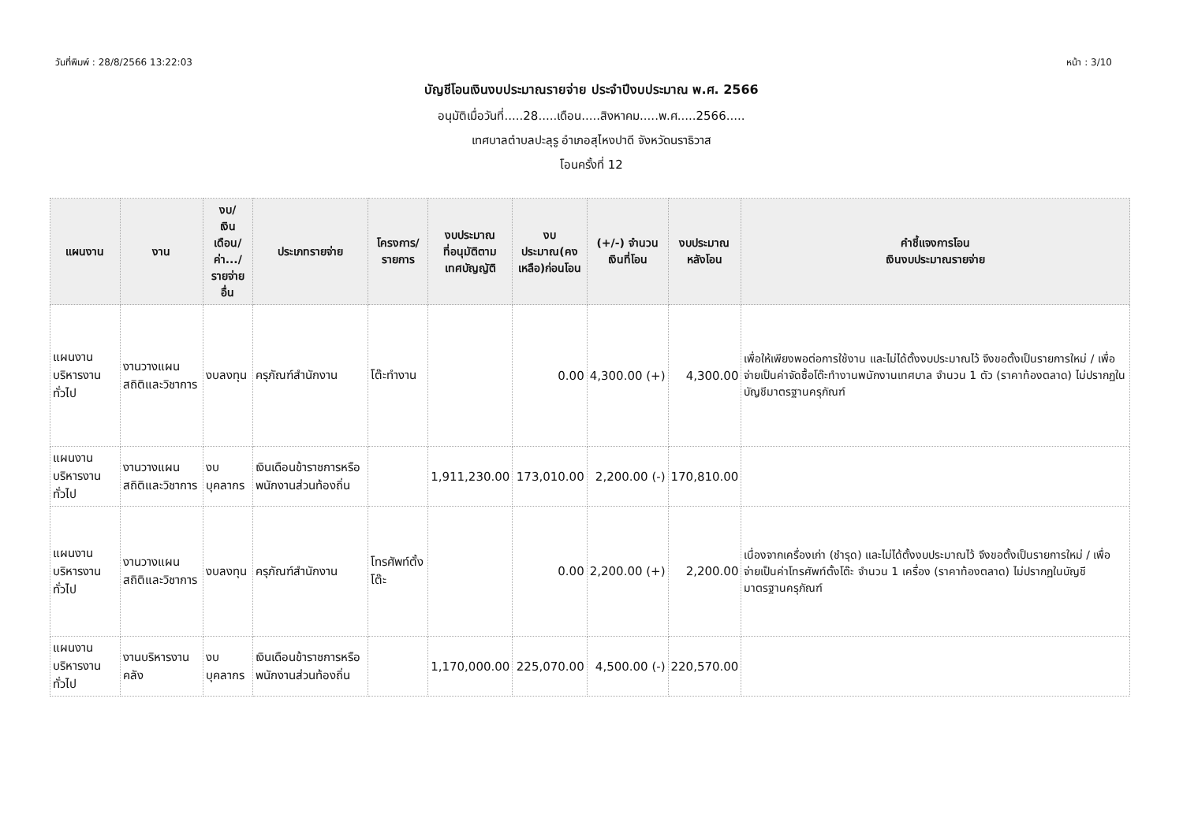วันที่พิมพ์ : 28/8/2566 13:22:03 หน้า : 3/10
บัญชีโอนเงินงบประมาณรายจ่าย ประจำปีงบประมาณ พ.ศ. 2566
อนุมัติเมื่อวันที่.....28.....เดือน.....สิงหาคม.....พ.ศ.....2566.....
เทศบาลตำบลปะลุรู อำเภอสุไหงปาดี จังหวัดนราธิวาส
โอนครั้งที่ 12
| แผนงาน | งาน | งบ/ เงินเดือน/ ค่า.../ รายจ่ายอื่น | ประเภทรายจ่าย | โครงการ/ รายการ | งบประมาณ ที่อนุมัติตาม เทศบัญญัติ | งบประมาณ(คง เหลือ)ก่อนโอน | (+/-) จำนวน เงินที่โอน | งบประมาณ หลังโอน | คำชี้แจงการโอน เงินงบประมาณรายจ่าย |
| --- | --- | --- | --- | --- | --- | --- | --- | --- | --- |
| แผนงานบริหารงานทั่วไป | งานวางแผนสถิติและวิชาการ | งบลงทุน | ครุภัณฑ์สำนักงาน | โต๊ะทำงาน | | 0.00 | 4,300.00 (+) | 4,300.00 | เพื่อให้เพียงพอต่อการใช้งาน และไม่ได้ตั้งงบประมาณไว้ จึงขอตั้งเป็นรายการใหม่ / เพื่อจ่ายเป็นค่าจัดซื้อโต๊ะทำงานพนักงานเทศบาล จำนวน 1 ตัว (ราคาท้องตลาด) ไม่ปรากฏในบัญชีมาตรฐานครุภัณฑ์ |
| แผนงานบริหารงานทั่วไป | งานวางแผนสถิติและวิชาการ | งบบุคลากร | เงินเดือนข้าราชการหรือพนักงานส่วนท้องถิ่น | | 1,911,230.00 | 173,010.00 | 2,200.00 (-) | 170,810.00 | |
| แผนงานบริหารงานทั่วไป | งานวางแผนสถิติและวิชาการ | งบลงทุน | ครุภัณฑ์สำนักงาน | โทรศัพท์ตั้งโต๊ะ | | 0.00 | 2,200.00 (+) | 2,200.00 | เนื่องจากเครื่องเก่า (ชำรุด) และไม่ได้ตั้งงบประมาณไว้ จึงขอตั้งเป็นรายการใหม่ / เพื่อจ่ายเป็นค่าโทรศัพท์ตั้งโต๊ะ จำนวน 1 เครื่อง (ราคาท้องตลาด) ไม่ปรากฏในบัญชีมาตรฐานครุภัณฑ์ |
| แผนงานบริหารงานทั่วไป | งานบริหารงานคลัง | งบบุคลากร | เงินเดือนข้าราชการหรือพนักงานส่วนท้องถิ่น | | 1,170,000.00 | 225,070.00 | 4,500.00 (-) | 220,570.00 | |